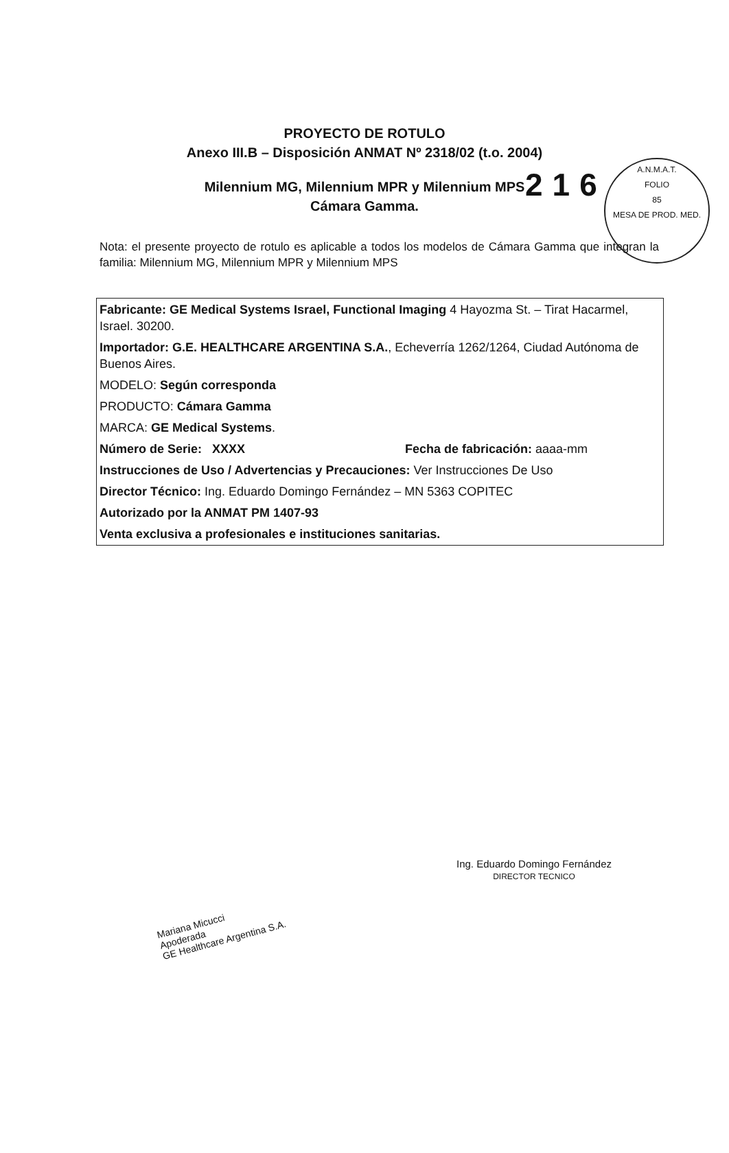216
A.N.M.A.T.
FOLIO
85
MESA DE PROD. MED.
PROYECTO DE ROTULO
Anexo III.B – Disposición ANMAT Nº 2318/02 (t.o. 2004)
Milennium MG, Milennium MPR y Milennium MPS
Cámara Gamma.
Nota: el presente proyecto de rotulo es aplicable a todos los modelos de Cámara Gamma que integran la familia: Milennium MG, Milennium MPR y Milennium MPS
Fabricante: GE Medical Systems Israel, Functional Imaging 4 Hayozma St. – Tirat Hacarmel, Israel. 30200.
Importador: G.E. HEALTHCARE ARGENTINA S.A., Echeverría 1262/1264, Ciudad Autónoma de Buenos Aires.
MODELO: Según corresponda
PRODUCTO: Cámara Gamma
MARCA: GE Medical Systems.
Número de Serie: XXXX Fecha de fabricación: aaaa-mm
Instrucciones de Uso / Advertencias y Precauciones: Ver Instrucciones De Uso
Director Técnico: Ing. Eduardo Domingo Fernández – MN 5363 COPITEC
Autorizado por la ANMAT PM 1407-93
Venta exclusiva a profesionales e instituciones sanitarias.
Ing. Eduardo Domingo Fernández
DIRECTOR TECNICO
Mariana Micucci
Apoderada
GE Healthcare Argentina S.A.